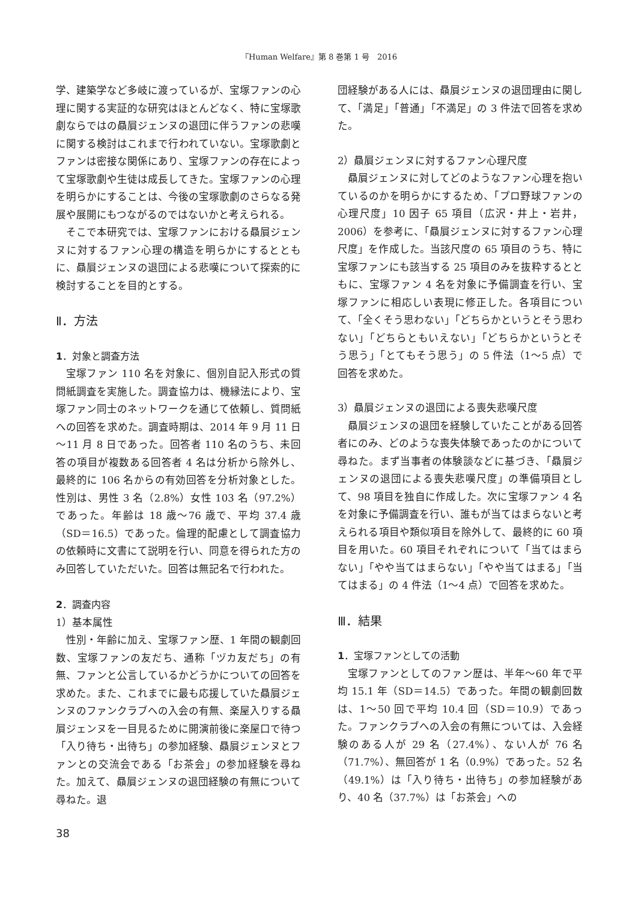『Human Welfare』第 8 巻第 1 号　2016
学、建築学など多岐に渡っているが、宝塚ファンの心理に関する実証的な研究はほとんどなく、特に宝塚歌劇ならではの贔屓ジェンヌの退団に伴うファンの悲嘆に関する検討はこれまで行われていない。宝塚歌劇とファンは密接な関係にあり、宝塚ファンの存在によって宝塚歌劇や生徒は成長してきた。宝塚ファンの心理を明らかにすることは、今後の宝塚歌劇のさらなる発展や展開にもつながるのではないかと考えられる。
そこで本研究では、宝塚ファンにおける贔屓ジェンヌに対するファン心理の構造を明らかにするとともに、贔屓ジェンヌの退団による悲嘆について探索的に検討することを目的とする。
Ⅱ．方法
1．対象と調査方法
宝塚ファン 110 名を対象に、個別自記入形式の質問紙調査を実施した。調査協力は、機縁法により、宝塚ファン同士のネットワークを通じて依頼し、質問紙への回答を求めた。調査時期は、2014 年 9 月 11 日～11 月 8 日であった。回答者 110 名のうち、未回答の項目が複数ある回答者 4 名は分析から除外し、最終的に 106 名からの有効回答を分析対象とした。性別は、男性 3 名（2.8%）女性 103 名（97.2%）であった。年齢は 18 歳～76 歳で、平均 37.4 歳（SD＝16.5）であった。倫理的配慮として調査協力の依頼時に文書にて説明を行い、同意を得られた方のみ回答していただいた。回答は無記名で行われた。
2．調査内容
1）基本属性
性別・年齢に加え、宝塚ファン歴、1 年間の観劇回数、宝塚ファンの友だち、通称「ヅカ友だち」の有無、ファンと公言しているかどうかについての回答を求めた。また、これまでに最も応援していた贔屓ジェンヌのファンクラブへの入会の有無、楽屋入りする贔屓ジェンヌを一目見るために開演前後に楽屋口で待つ「入り待ち・出待ち」の参加経験、贔屓ジェンヌとファンとの交流会である「お茶会」の参加経験を尋ねた。加えて、贔屓ジェンヌの退団経験の有無について尋ねた。退
団経験がある人には、贔屓ジェンヌの退団理由に関して、「満足」「普通」「不満足」の 3 件法で回答を求めた。
2）贔屓ジェンヌに対するファン心理尺度
贔屓ジェンヌに対してどのようなファン心理を抱いているのかを明らかにするため、「プロ野球ファンの心理尺度」10 因子 65 項目（広沢・井上・岩井，2006）を参考に、「贔屓ジェンヌに対するファン心理尺度」を作成した。当該尺度の 65 項目のうち、特に宝塚ファンにも該当する 25 項目のみを抜粋するとともに、宝塚ファン 4 名を対象に予備調査を行い、宝塚ファンに相応しい表現に修正した。各項目について、「全くそう思わない」「どちらかというとそう思わない」「どちらともいえない」「どちらかというとそう思う」「とてもそう思う」の 5 件法（1～5 点）で回答を求めた。
3）贔屓ジェンヌの退団による喪失悲嘆尺度
贔屓ジェンヌの退団を経験していたことがある回答者にのみ、どのような喪失体験であったのかについて尋ねた。まず当事者の体験談などに基づき、「贔屓ジェンヌの退団による喪失悲嘆尺度」の準備項目として、98 項目を独自に作成した。次に宝塚ファン 4 名を対象に予備調査を行い、誰もが当てはまらないと考えられる項目や類似項目を除外して、最終的に 60 項目を用いた。60 項目それぞれについて「当てはまらない」「やや当てはまらない」「やや当てはまる」「当てはまる」の 4 件法（1～4 点）で回答を求めた。
Ⅲ．結果
1．宝塚ファンとしての活動
宝塚ファンとしてのファン歴は、半年～60 年で平均 15.1 年（SD＝14.5）であった。年間の観劇回数は、1～50 回で平均 10.4 回（SD＝10.9）であった。ファンクラブへの入会の有無については、入会経験のある人が 29 名（27.4%）、ない人が 76 名（71.7%）、無回答が 1 名（0.9%）であった。52 名（49.1%）は「入り待ち・出待ち」の参加経験があり、40 名（37.7%）は「お茶会」への
38